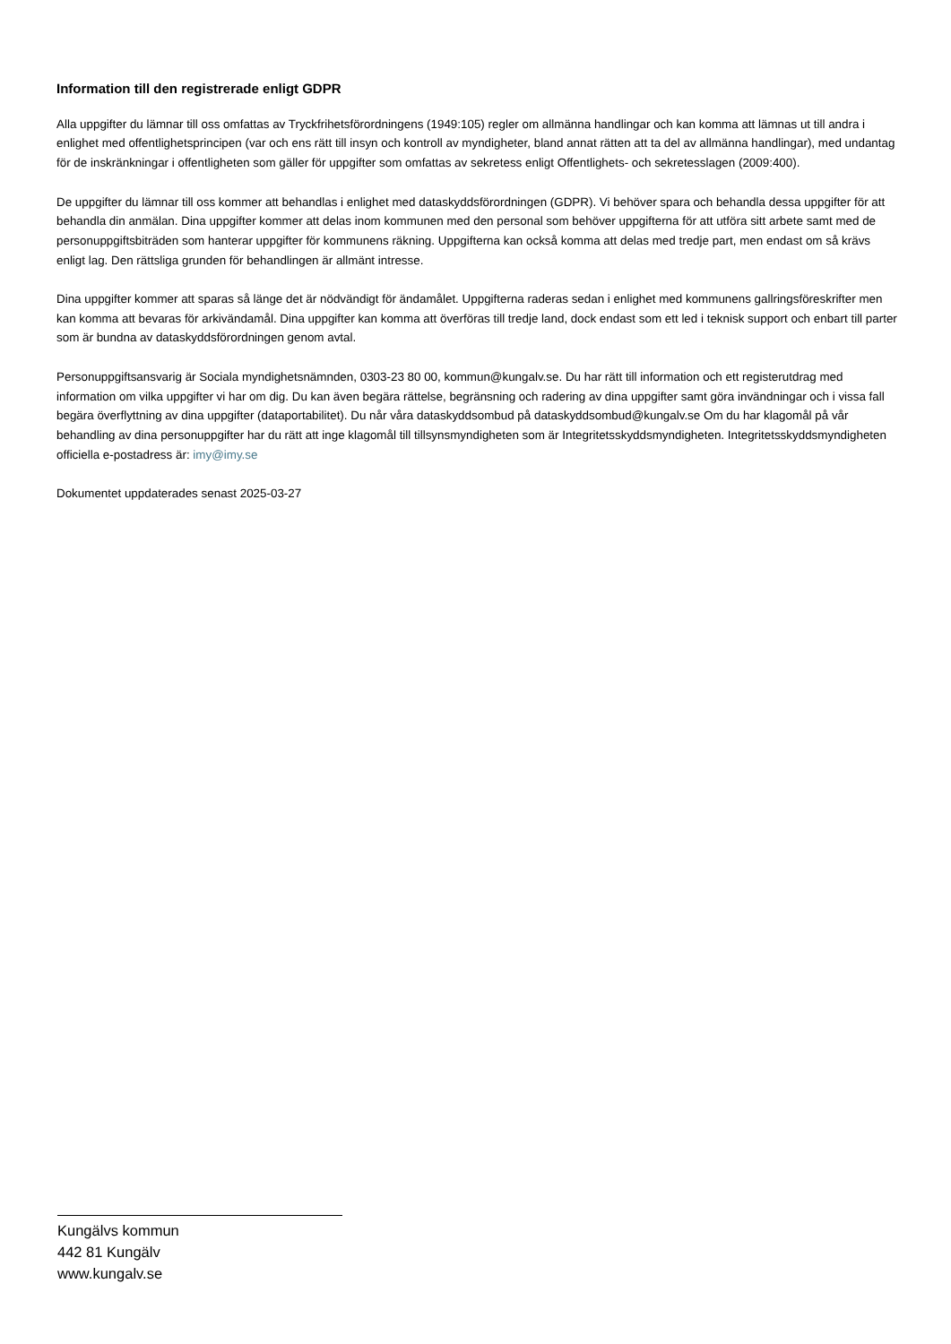Information till den registrerade enligt GDPR
Alla uppgifter du lämnar till oss omfattas av Tryckfrihetsförordningens (1949:105) regler om allmänna handlingar och kan komma att lämnas ut till andra i enlighet med offentlighetsprincipen (var och ens rätt till insyn och kontroll av myndigheter, bland annat rätten att ta del av allmänna handlingar), med undantag för de inskränkningar i offentligheten som gäller för uppgifter som omfattas av sekretess enligt Offentlighets- och sekretesslagen (2009:400).
De uppgifter du lämnar till oss kommer att behandlas i enlighet med dataskyddsförordningen (GDPR). Vi behöver spara och behandla dessa uppgifter för att behandla din anmälan. Dina uppgifter kommer att delas inom kommunen med den personal som behöver uppgifterna för att utföra sitt arbete samt med de personuppgiftsbiträden som hanterar uppgifter för kommunens räkning. Uppgifterna kan också komma att delas med tredje part, men endast om så krävs enligt lag. Den rättsliga grunden för behandlingen är allmänt intresse.
Dina uppgifter kommer att sparas så länge det är nödvändigt för ändamålet. Uppgifterna raderas sedan i enlighet med kommunens gallringsföreskrifter men kan komma att bevaras för arkivändamål. Dina uppgifter kan komma att överföras till tredje land, dock endast som ett led i teknisk support och enbart till parter som är bundna av dataskyddsförordningen genom avtal.
Personuppgiftsansvarig är Sociala myndighetsnämnden, 0303-23 80 00, kommun@kungalv.se. Du har rätt till information och ett registerutdrag med information om vilka uppgifter vi har om dig. Du kan även begära rättelse, begränsning och radering av dina uppgifter samt göra invändningar och i vissa fall begära överflyttning av dina uppgifter (dataportabilitet). Du når våra dataskyddsombud på dataskyddsombud@kungalv.se Om du har klagomål på vår behandling av dina personuppgifter har du rätt att inge klagomål till tillsynsmyndigheten som är Integritetsskyddsmyndigheten. Integritetsskyddsmyndigheten officiella e-postadress är: imy@imy.se
Dokumentet uppdaterades senast 2025-03-27
Kungälvs kommun
442 81 Kungälv
www.kungalv.se